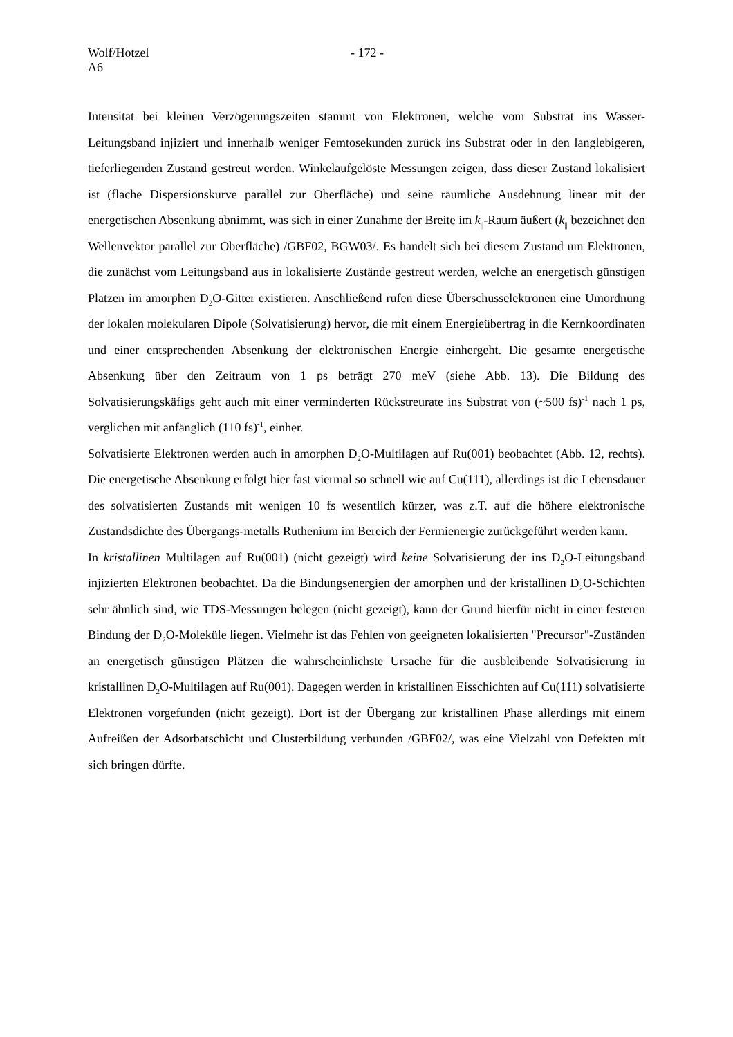Wolf/Hotzel - 172 -
A6
Intensität bei kleinen Verzögerungszeiten stammt von Elektronen, welche vom Substrat ins Wasser-Leitungsband injiziert und innerhalb weniger Femtosekunden zurück ins Substrat oder in den langlebigeren, tieferliegenden Zustand gestreut werden. Winkelaufgelöste Messungen zeigen, dass dieser Zustand lokalisiert ist (flache Dispersionskurve parallel zur Oberfläche) und seine räumliche Ausdehnung linear mit der energetischen Absenkung abnimmt, was sich in einer Zunahme der Breite im k<sub>||</sub>-Raum äußert (k<sub>||</sub> bezeichnet den Wellenvektor parallel zur Oberfläche) /GBF02, BGW03/. Es handelt sich bei diesem Zustand um Elektronen, die zunächst vom Leitungsband aus in lokalisierte Zustände gestreut werden, welche an energetisch günstigen Plätzen im amorphen D<sub>2</sub>O-Gitter existieren. Anschließend rufen diese Überschusselektronen eine Umordnung der lokalen molekularen Dipole (Solvatisierung) hervor, die mit einem Energieübertrag in die Kernkoordinaten und einer entsprechenden Absenkung der elektronischen Energie einhergeht. Die gesamte energetische Absenkung über den Zeitraum von 1 ps beträgt 270 meV (siehe Abb. 13). Die Bildung des Solvatisierungskäfigs geht auch mit einer verminderten Rückstreurate ins Substrat von (~500 fs)<sup>-1</sup> nach 1 ps, verglichen mit anfänglich (110 fs)<sup>-1</sup>, einher.
Solvatisierte Elektronen werden auch in amorphen D<sub>2</sub>O-Multilagen auf Ru(001) beobachtet (Abb. 12, rechts). Die energetische Absenkung erfolgt hier fast viermal so schnell wie auf Cu(111), allerdings ist die Lebensdauer des solvatisierten Zustands mit wenigen 10 fs wesentlich kürzer, was z.T. auf die höhere elektronische Zustandsdichte des Übergangs-metalls Ruthenium im Bereich der Fermienergie zurückgeführt werden kann.
In kristallinen Multilagen auf Ru(001) (nicht gezeigt) wird keine Solvatisierung der ins D<sub>2</sub>O-Leitungsband injizierten Elektronen beobachtet. Da die Bindungsenergien der amorphen und der kristallinen D<sub>2</sub>O-Schichten sehr ähnlich sind, wie TDS-Messungen belegen (nicht gezeigt), kann der Grund hierfür nicht in einer festeren Bindung der D<sub>2</sub>O-Moleküle liegen. Vielmehr ist das Fehlen von geeigneten lokalisierten "Precursor"-Zuständen an energetisch günstigen Plätzen die wahrscheinlichste Ursache für die ausbleibende Solvatisierung in kristallinen D<sub>2</sub>O-Multilagen auf Ru(001). Dagegen werden in kristallinen Eisschichten auf Cu(111) solvatisierte Elektronen vorgefunden (nicht gezeigt). Dort ist der Übergang zur kristallinen Phase allerdings mit einem Aufreißen der Adsorbatschicht und Clusterbildung verbunden /GBF02/, was eine Vielzahl von Defekten mit sich bringen dürfte.